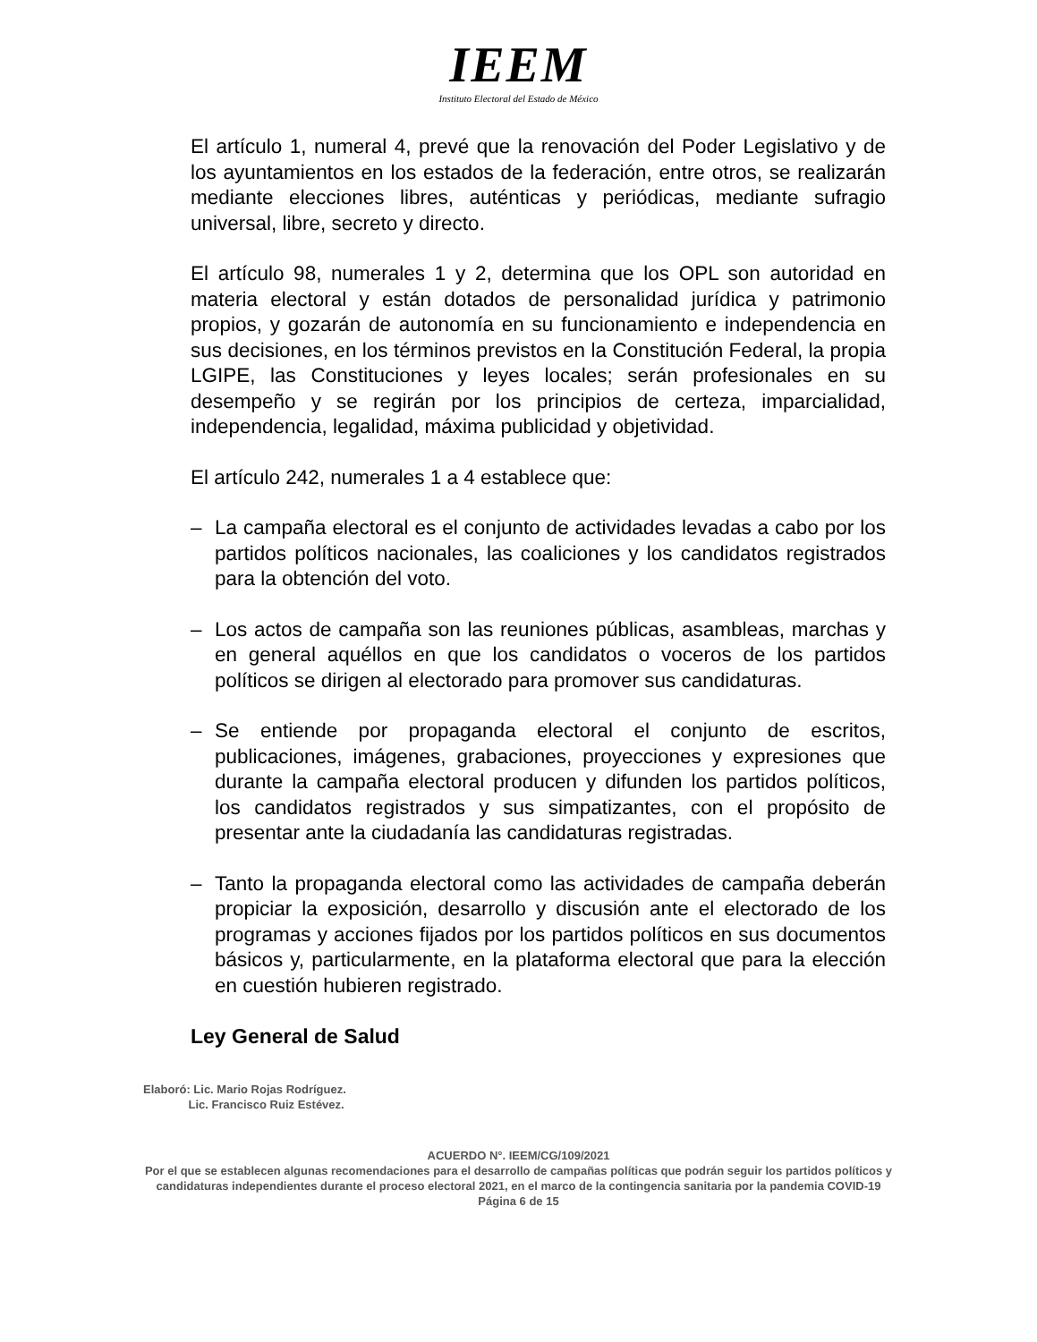IEEM
Instituto Electoral del Estado de México
El artículo 1, numeral 4, prevé que la renovación del Poder Legislativo y de los ayuntamientos en los estados de la federación, entre otros, se realizarán mediante elecciones libres, auténticas y periódicas, mediante sufragio universal, libre, secreto y directo.
El artículo 98, numerales 1 y 2, determina que los OPL son autoridad en materia electoral y están dotados de personalidad jurídica y patrimonio propios, y gozarán de autonomía en su funcionamiento e independencia en sus decisiones, en los términos previstos en la Constitución Federal, la propia LGIPE, las Constituciones y leyes locales; serán profesionales en su desempeño y se regirán por los principios de certeza, imparcialidad, independencia, legalidad, máxima publicidad y objetividad.
El artículo 242, numerales 1 a 4 establece que:
– La campaña electoral es el conjunto de actividades levadas a cabo por los partidos políticos nacionales, las coaliciones y los candidatos registrados para la obtención del voto.
– Los actos de campaña son las reuniones públicas, asambleas, marchas y en general aquéllos en que los candidatos o voceros de los partidos políticos se dirigen al electorado para promover sus candidaturas.
– Se entiende por propaganda electoral el conjunto de escritos, publicaciones, imágenes, grabaciones, proyecciones y expresiones que durante la campaña electoral producen y difunden los partidos políticos, los candidatos registrados y sus simpatizantes, con el propósito de presentar ante la ciudadanía las candidaturas registradas.
– Tanto la propaganda electoral como las actividades de campaña deberán propiciar la exposición, desarrollo y discusión ante el electorado de los programas y acciones fijados por los partidos políticos en sus documentos básicos y, particularmente, en la plataforma electoral que para la elección en cuestión hubieren registrado.
Ley General de Salud
Elaboró: Lic. Mario Rojas Rodríguez.
Lic. Francisco Ruiz Estévez.
ACUERDO N°. IEEM/CG/109/2021
Por el que se establecen algunas recomendaciones para el desarrollo de campañas políticas que podrán seguir los partidos políticos y candidaturas independientes durante el proceso electoral 2021, en el marco de la contingencia sanitaria por la pandemia COVID-19
Página 6 de 15